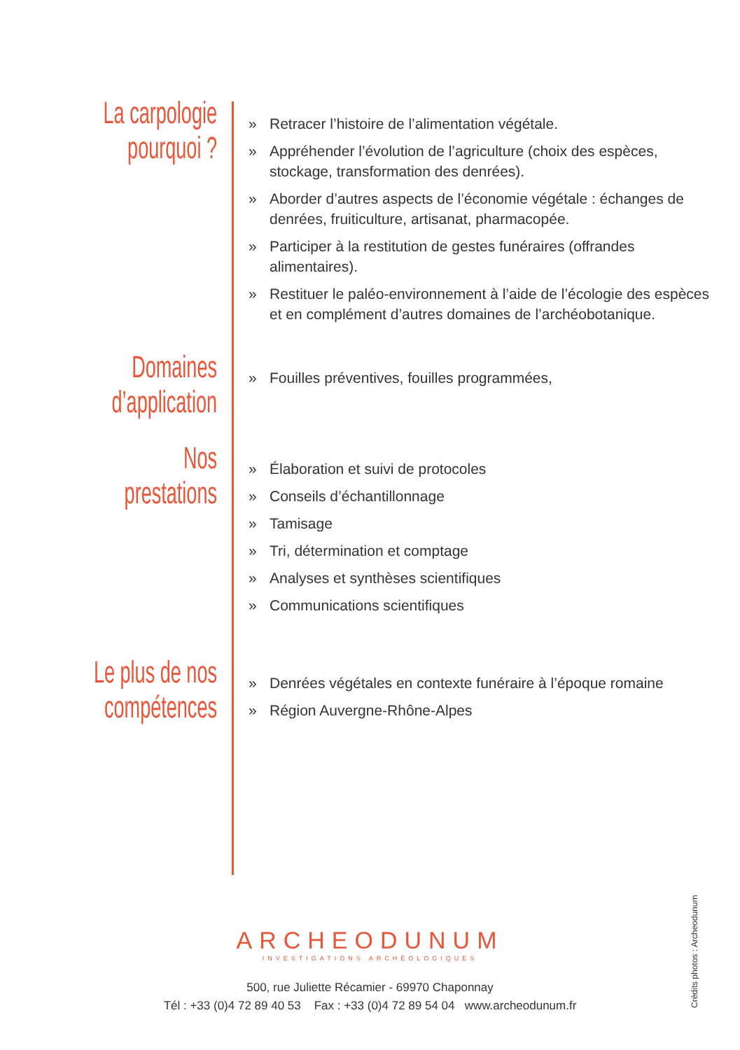La carpologie
pourquoi ?
» Retracer l’histoire de l’alimentation végétale.
» Appréhender l’évolution de l’agriculture (choix des espèces, stockage, transformation des denrées).
» Aborder d’autres aspects de l’économie végétale : échanges de denrées, fruiticulture, artisanat, pharmacopée.
» Participer à la restitution de gestes funéraires (offrandes alimentaires).
» Restituer le paléo-environnement à l’aide de l’écologie des espèces et en complément d’autres domaines de l’archéobotanique.
Domaines
d’application
» Fouilles préventives, fouilles programmées,
Nos
prestations
» Élaboration et suivi de protocoles
» Conseils d’échantillonnage
» Tamisage
» Tri, détermination et comptage
» Analyses et synthèses scientifiques
» Communications scientifiques
Le plus de nos
compétences
» Denrées végétales en contexte funéraire à l’époque romaine
» Région Auvergne-Rhône-Alpes
ARCHEODUNUM
INVESTIGATIONS ARCHÉOLOGIQUES
500, rue Juliette Récamier - 69970 Chaponnay
Tél : +33 (0)4 72 89 40 53 Fax : +33 (0)4 72 89 54 04 www.archeodunum.fr
Crédits photos : Archeodunum